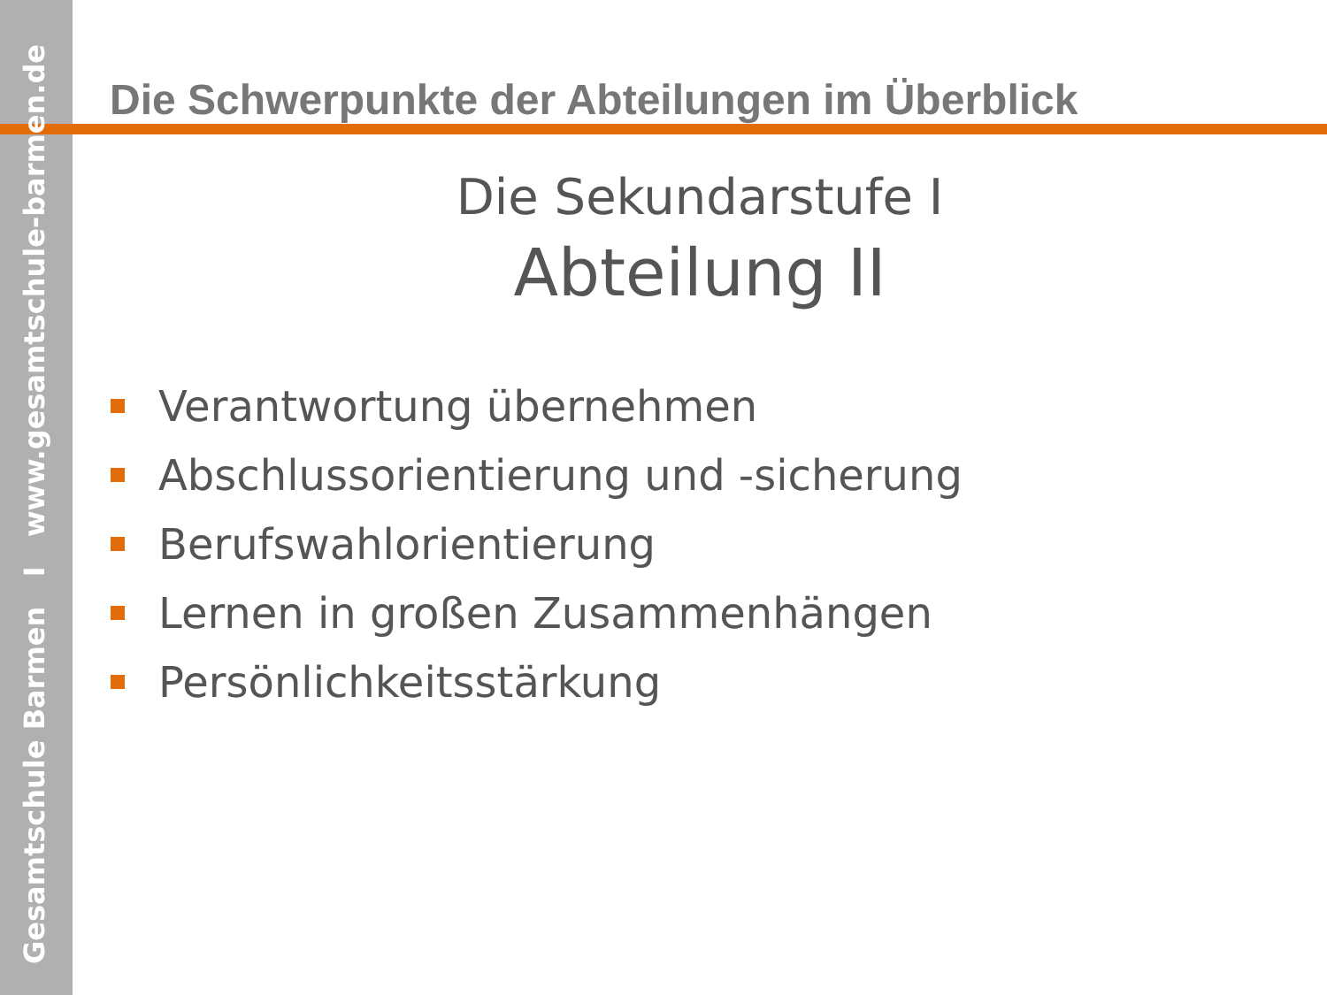Gesamtschule Barmen I www.gesamtschule-barmen.de
Die Schwerpunkte der Abteilungen im Überblick
Die Sekundarstufe I
Abteilung II
Verantwortung übernehmen
Abschlussorientierung und -sicherung
Berufswahlorientierung
Lernen in großen Zusammenhängen
Persönlichkeitsstärkung